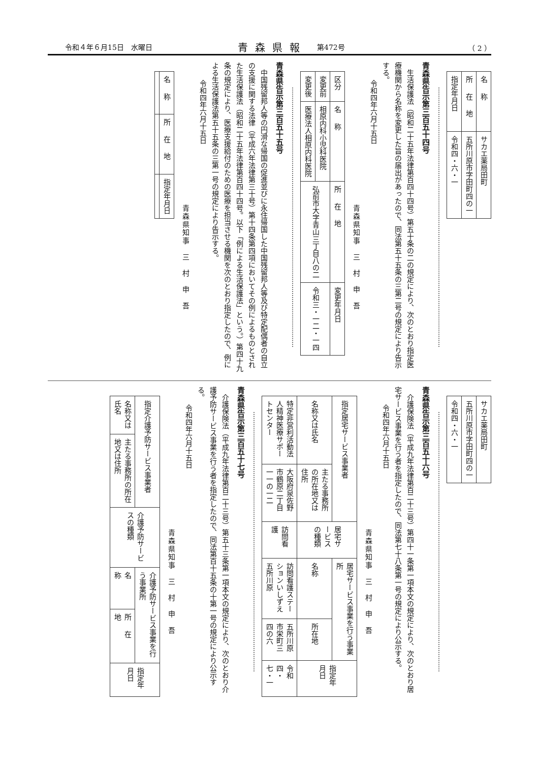令和４年６月15日　水曜日 青森県報 第472号 （ 2 ）
| 名称 | サカエ薬局田町 |
| 所在地 | 五所川原市字田町四の一 |
| 指定年月日 | 令和四・六・一 |
青森県告示第三百五十四号
生活保護法（昭和二十五年法律第百四十四号）第五十条の二の規定により、次のとおり指定医療機関から名称を変更した旨の届出があったので、同法第五十五条の三第二号の規定により告示する。
令和四年六月十五日
青森県知事　三　村　申　吾
| 区分 | 名称 | 所在地 | 変更年月日 |
| --- | --- | --- | --- |
| 変更前 | 相原内科小児科医院 | 弘前市大字青山三丁目八の二 | 令和三・一二・一四 |
| 変更後 | 医療法人相原内科医院 | | |
青森県告示第三百五十五号
中国残留邦人等の円滑な帰国の促進並びに永住帰国した中国残留邦人等及び特定配偶者の自立の支援に関する法律（平成六年法律第三十号）第十四条第四項においてその例によるものとされた生活保護法（昭和二十五年法律第百四十四号。以下「例による生活保護法」という。）第四十九条の規定により、医療支援給付のための医療を担当させる機関を次のとおり指定したので、例による生活保護法第五十五条の三第一号の規定により告示する。
令和四年六月十五日
青森県知事　三　村　申　吾
| 名称 | 所在地 | 指定年月日 |
| --- | --- | --- |
| サカエ薬局田町 |
| 五所川原市字田町四の一 |
| 令和四・六・一 |
青森県告示第三百五十六号
介護保険法（平成九年法律第百二十三号）第四十一条第一項本文の規定により、次のとおり居宅サービス事業を行う者を指定したので、同法第七十八条第一号の規定により公示する。
令和四年六月十五日
青森県知事　三　村　申　吾
| 指定居宅サービス事業者 | | 居宅サービスの種類 | 居宅サービス事業を行う事業所 | | 指定年月日 |
| --- | --- | --- | --- | --- | --- |
| 名称又は氏名 | 主たる事務所の所在地又は住所 | | 名称 | 所在地 | |
| 特定非営利活動法人精神医療サポートセンター | 大阪府泉佐野市鶴原二丁目一一の一二 | 訪問看護 | 訪問看護ステーションいしずえ五所川原 | 五所川原市栄町三四の六 | 令和四・七・一 |
青森県告示第三百五十七号
介護保険法（平成九年法律第百二十三号）第五十三条第一項本文の規定により、次のとおり介護予防サービス事業を行う者を指定したので、同法第百十五条の十第一号の規定により公示する。
令和四年六月十五日
青森県知事　三　村　申　吾
| 指定介護予防サービス事業者 | | 介護予防サービスの種類 | 介護予防サービス事業を行う事業所 | | 指定年月日 |
| --- | --- | --- | --- | --- | --- |
| 名称又は氏名 | 主たる事務所の所在地又は住所 | | 名称 | 所在地 | |